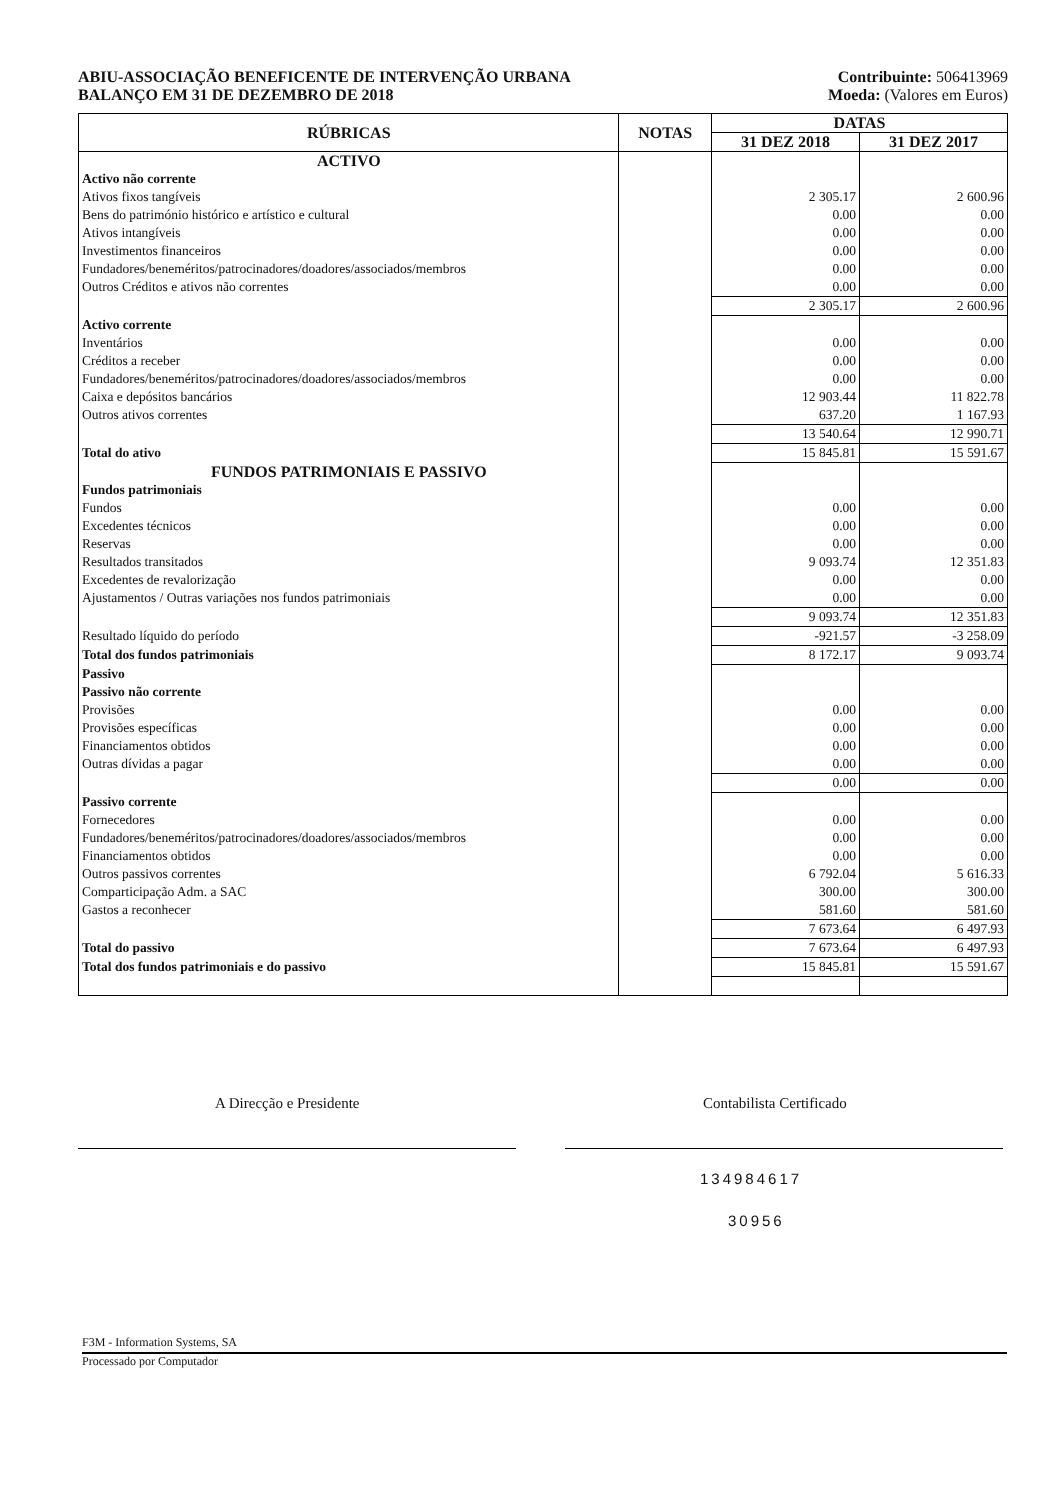ABIU-ASSOCIAÇÃO BENEFICENTE DE INTERVENÇÃO URBANA Contribuinte: 506413969
BALANÇO EM 31 DE DEZEMBRO DE 2018 Moeda: (Valores em Euros)
| RÚBRICAS | NOTAS | DATAS | |
| --- | --- | --- | --- |
| | | 31 DEZ 2018 | 31 DEZ 2017 |
| ACTIVO | | | |
| Activo não corrente | | | |
| Ativos fixos tangíveis | | 2 305.17 | 2 600.96 |
| Bens do património histórico e artístico e cultural | | 0.00 | 0.00 |
| Ativos intangíveis | | 0.00 | 0.00 |
| Investimentos financeiros | | 0.00 | 0.00 |
| Fundadores/beneméritos/patrocinadores/doadores/associados/membros | | 0.00 | 0.00 |
| Outros Créditos e ativos não correntes | | 0.00 | 0.00 |
| | | 2 305.17 | 2 600.96 |
| Activo corrente | | | |
| Inventários | | 0.00 | 0.00 |
| Créditos a receber | | 0.00 | 0.00 |
| Fundadores/beneméritos/patrocinadores/doadores/associados/membros | | 0.00 | 0.00 |
| Caixa e depósitos bancários | | 12 903.44 | 11 822.78 |
| Outros ativos correntes | | 637.20 | 1 167.93 |
| | | 13 540.64 | 12 990.71 |
| Total do ativo | | 15 845.81 | 15 591.67 |
| FUNDOS PATRIMONIAIS E PASSIVO | | | |
| Fundos patrimoniais | | | |
| Fundos | | 0.00 | 0.00 |
| Excedentes técnicos | | 0.00 | 0.00 |
| Reservas | | 0.00 | 0.00 |
| Resultados transitados | | 9 093.74 | 12 351.83 |
| Excedentes de revalorização | | 0.00 | 0.00 |
| Ajustamentos / Outras variações nos fundos patrimoniais | | 0.00 | 0.00 |
| | | 9 093.74 | 12 351.83 |
| Resultado líquido do período | | -921.57 | -3 258.09 |
| Total dos fundos patrimoniais | | 8 172.17 | 9 093.74 |
| Passivo | | | |
| Passivo não corrente | | | |
| Provisões | | 0.00 | 0.00 |
| Provisões específicas | | 0.00 | 0.00 |
| Financiamentos obtidos | | 0.00 | 0.00 |
| Outras dívidas a pagar | | 0.00 | 0.00 |
| | | 0.00 | 0.00 |
| Passivo corrente | | | |
| Fornecedores | | 0.00 | 0.00 |
| Fundadores/beneméritos/patrocinadores/doadores/associados/membros | | 0.00 | 0.00 |
| Financiamentos obtidos | | 0.00 | 0.00 |
| Outros passivos correntes | | 6 792.04 | 5 616.33 |
| Comparticipação Adm. a SAC | | 300.00 | 300.00 |
| Gastos a reconhecer | | 581.60 | 581.60 |
| | | 7 673.64 | 6 497.93 |
| Total do passivo | | 7 673.64 | 6 497.93 |
| Total dos fundos patrimoniais e do passivo | | 15 845.81 | 15 591.67 |
A Direcção e Presidente Contabilista Certificado
134984617
30956
F3M - Information Systems, SA
Processado por Computador